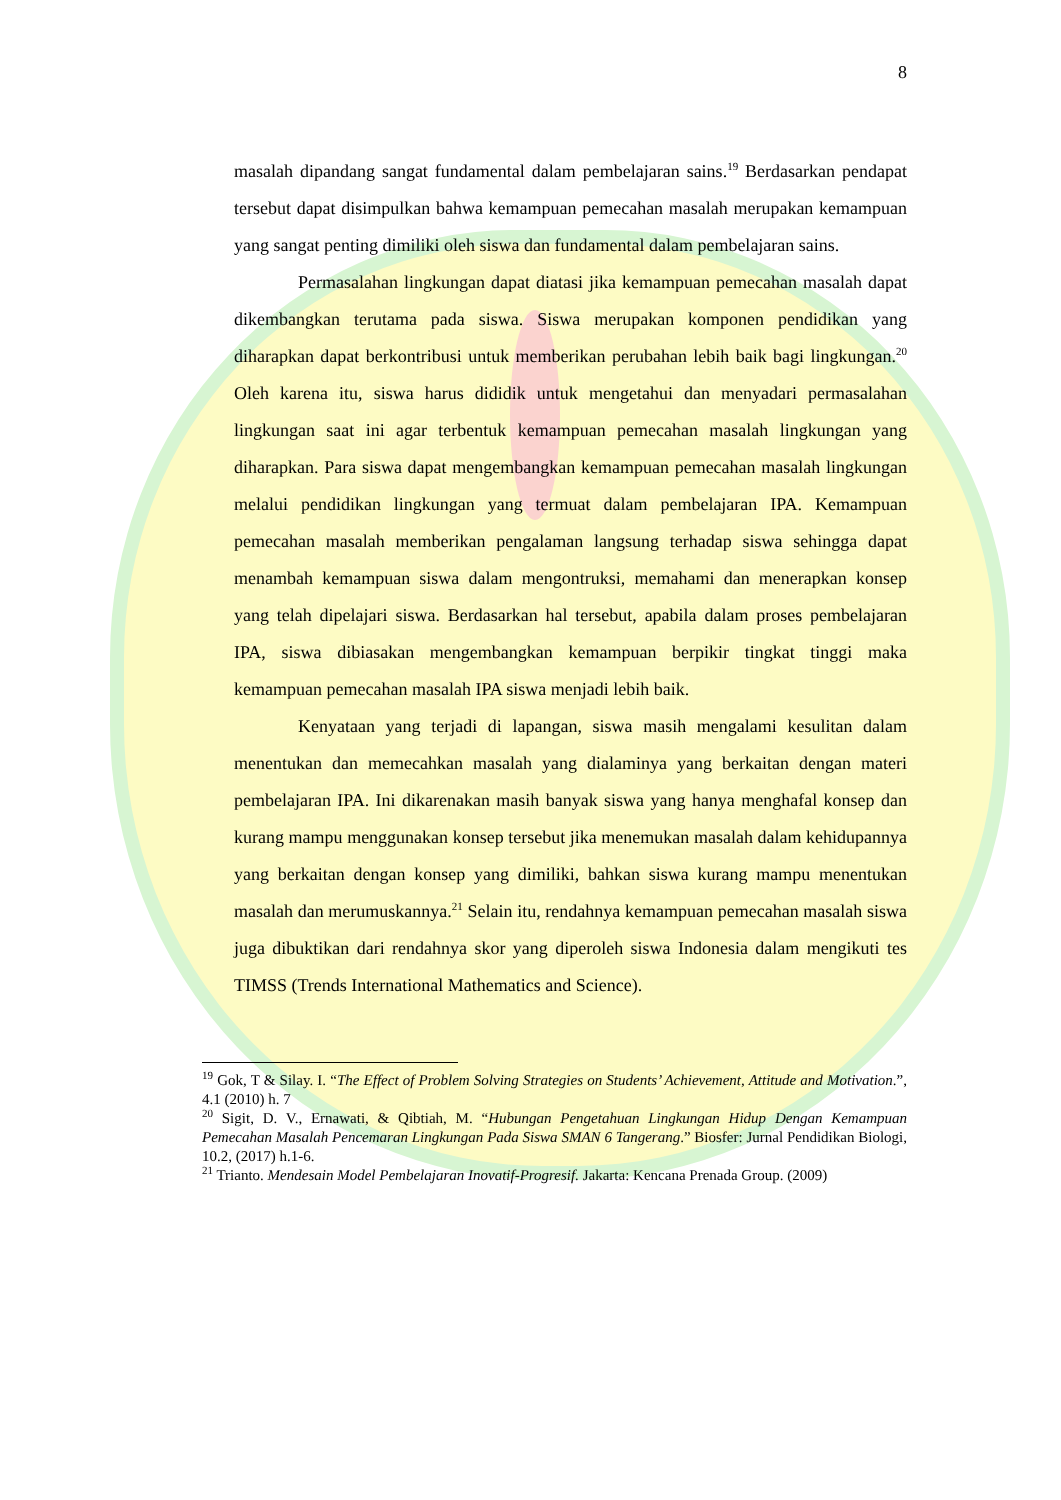8
masalah dipandang sangat fundamental dalam pembelajaran sains.<sup>19</sup> Berdasarkan pendapat tersebut dapat disimpulkan bahwa kemampuan pemecahan masalah merupakan kemampuan yang sangat penting dimiliki oleh siswa dan fundamental dalam pembelajaran sains.
Permasalahan lingkungan dapat diatasi jika kemampuan pemecahan masalah dapat dikembangkan terutama pada siswa. Siswa merupakan komponen pendidikan yang diharapkan dapat berkontribusi untuk memberikan perubahan lebih baik bagi lingkungan.<sup>20</sup> Oleh karena itu, siswa harus dididik untuk mengetahui dan menyadari permasalahan lingkungan saat ini agar terbentuk kemampuan pemecahan masalah lingkungan yang diharapkan. Para siswa dapat mengembangkan kemampuan pemecahan masalah lingkungan melalui pendidikan lingkungan yang termuat dalam pembelajaran IPA. Kemampuan pemecahan masalah memberikan pengalaman langsung terhadap siswa sehingga dapat menambah kemampuan siswa dalam mengontruksi, memahami dan menerapkan konsep yang telah dipelajari siswa. Berdasarkan hal tersebut, apabila dalam proses pembelajaran IPA, siswa dibiasakan mengembangkan kemampuan berpikir tingkat tinggi maka kemampuan pemecahan masalah IPA siswa menjadi lebih baik.
Kenyataan yang terjadi di lapangan, siswa masih mengalami kesulitan dalam menentukan dan memecahkan masalah yang dialaminya yang berkaitan dengan materi pembelajaran IPA. Ini dikarenakan masih banyak siswa yang hanya menghafal konsep dan kurang mampu menggunakan konsep tersebut jika menemukan masalah dalam kehidupannya yang berkaitan dengan konsep yang dimiliki, bahkan siswa kurang mampu menentukan masalah dan merumuskannya.<sup>21</sup> Selain itu, rendahnya kemampuan pemecahan masalah siswa juga dibuktikan dari rendahnya skor yang diperoleh siswa Indonesia dalam mengikuti tes TIMSS (Trends International Mathematics and Science).
<sup>19</sup> Gok, T & Silay. I. “The Effect of Problem Solving Strategies on Students’ Achievement, Attitude and Motivation.”, 4.1 (2010) h. 7
<sup>20</sup> Sigit, D. V., Ernawati, & Qibtiah, M. “Hubungan Pengetahuan Lingkungan Hidup Dengan Kemampuan Pemecahan Masalah Pencemaran Lingkungan Pada Siswa SMAN 6 Tangerang.” Biosfer: Jurnal Pendidikan Biologi, 10.2, (2017) h.1-6.
<sup>21</sup> Trianto. Mendesain Model Pembelajaran Inovatif-Progresif. Jakarta: Kencana Prenada Group. (2009)